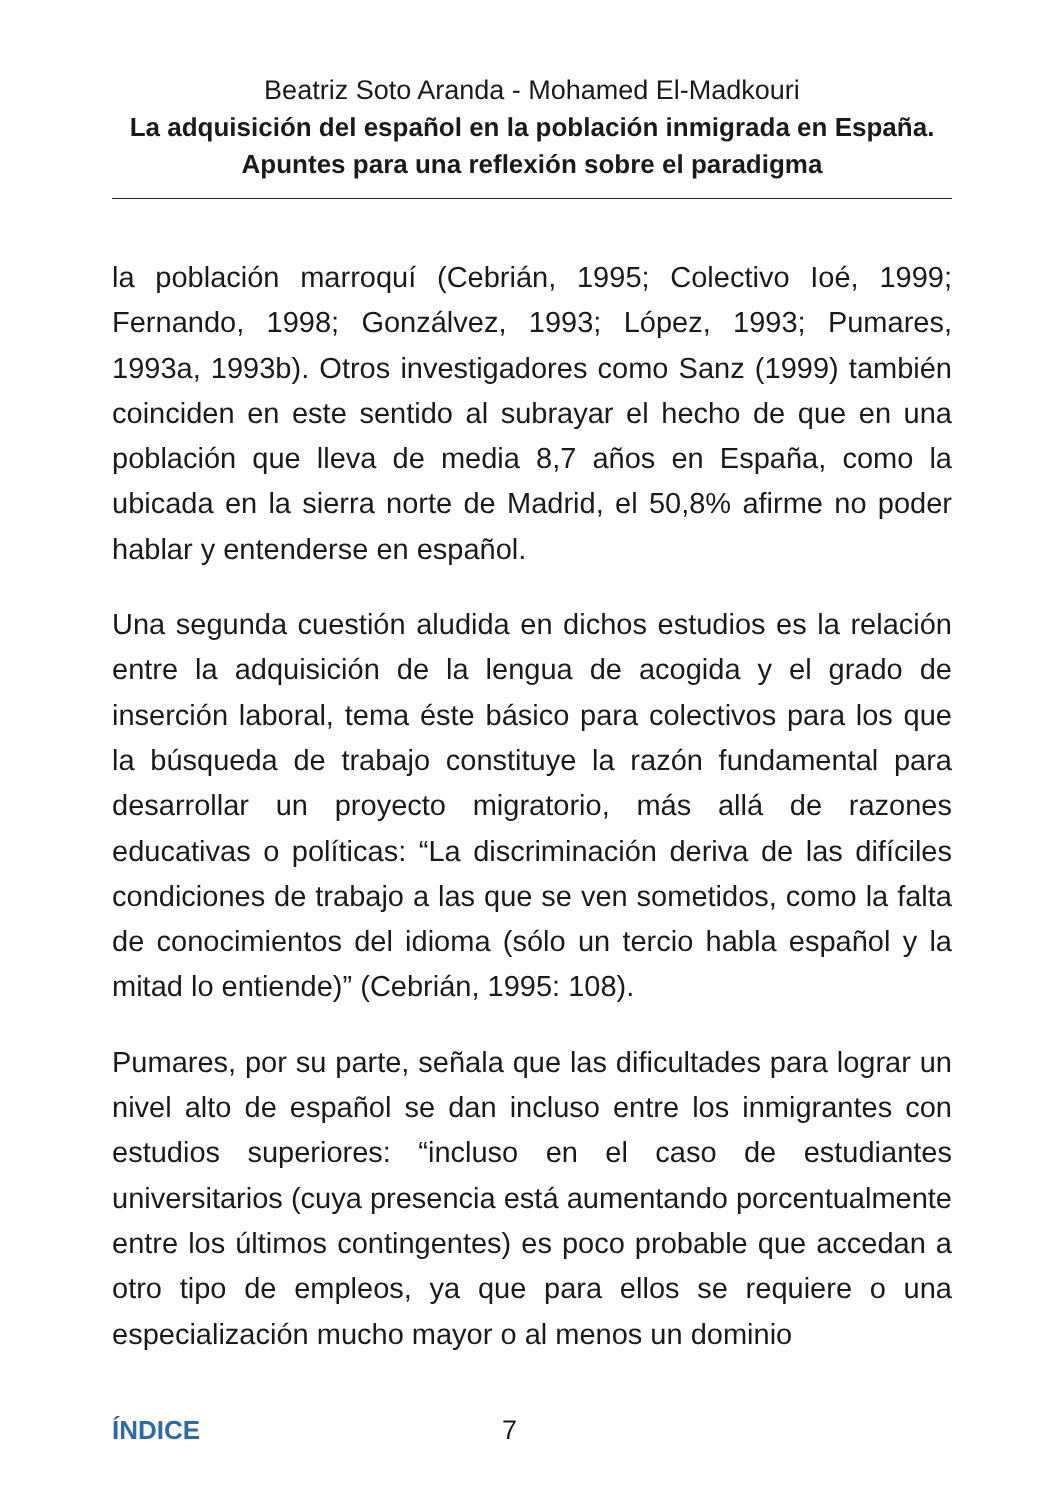Beatriz Soto Aranda - Mohamed El-Madkouri
La adquisición del español en la población inmigrada en España. Apuntes para una reflexión sobre el paradigma
la población marroquí (Cebrián, 1995; Colectivo Ioé, 1999; Fernando, 1998; Gonzálvez, 1993; López, 1993; Pumares, 1993a, 1993b). Otros investigadores como Sanz (1999) también coinciden en este sentido al subrayar el hecho de que en una población que lleva de media 8,7 años en España, como la ubicada en la sierra norte de Madrid, el 50,8% afirme no poder hablar y entenderse en español.
Una segunda cuestión aludida en dichos estudios es la relación entre la adquisición de la lengua de acogida y el grado de inserción laboral, tema éste básico para colectivos para los que la búsqueda de trabajo constituye la razón fundamental para desarrollar un proyecto migratorio, más allá de razones educativas o políticas: “La discriminación deriva de las difíciles condiciones de trabajo a las que se ven sometidos, como la falta de conocimientos del idioma (sólo un tercio habla español y la mitad lo entiende)” (Cebrián, 1995: 108).
Pumares, por su parte, señala que las dificultades para lograr un nivel alto de español se dan incluso entre los inmigrantes con estudios superiores: “incluso en el caso de estudiantes universitarios (cuya presencia está aumentando porcentualmente entre los últimos contingentes) es poco probable que accedan a otro tipo de empleos, ya que para ellos se requiere o una especialización mucho mayor o al menos un dominio
ÍNDICE 7